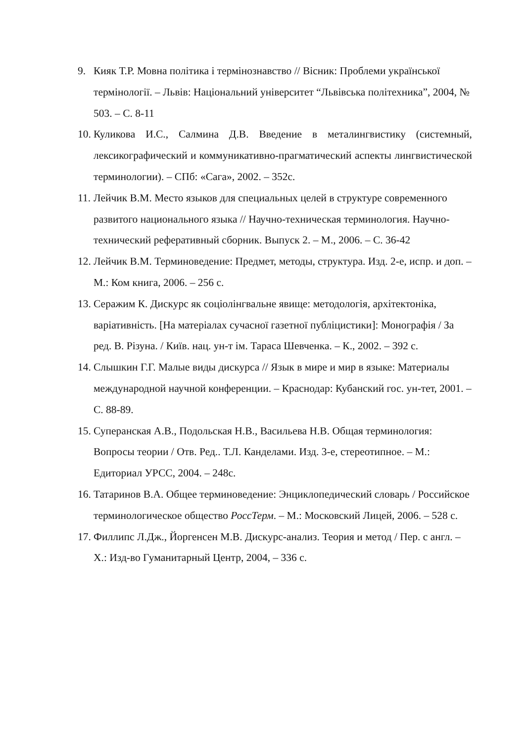9. Кияк Т.Р. Мовна політика і термінознавство // Вісник: Проблеми української термінології. – Львів: Національний університет “Львівська політехника”, 2004, № 503. – С. 8-11
10. Куликова И.С., Салмина Д.В. Введение в металингвистику (системный, лексикографический и коммуникативно-прагматический аспекты лингвистической терминологии). – СПб: «Сага», 2002. – 352с.
11. Лейчик В.М. Место языков для специальных целей в структуре современного развитого национального языка // Научно-техническая терминология. Научно-технический реферативный сборник. Выпуск 2. – М., 2006. – С. 36-42
12. Лейчик В.М. Терминоведение: Предмет, методы, структура. Изд. 2-е, испр. и доп. – М.: Ком книга, 2006. – 256 с.
13. Серажим К. Дискурс як соціолінгвальне явище: методологія, архітектоніка, варіативність. [На матеріалах сучасної газетної публіцистики]: Монографія / За ред. В. Різуна. / Київ. нац. ун-т ім. Тараса Шевченка. – К., 2002. – 392 с.
14. Слышкин Г.Г. Малые виды дискурса // Язык в мире и мир в языке: Материалы международной научной конференции. – Краснодар: Кубанский гос. ун-тет, 2001. – С. 88-89.
15. Суперанская А.В., Подольская Н.В., Васильева Н.В. Общая терминология: Вопросы теории / Отв. Ред.. Т.Л. Канделами. Изд. 3-е, стереотипное. – М.: Едиториал УРСС, 2004. – 248с.
16. Татаринов В.А. Общее терминоведение: Энциклопедический словарь / Российское терминологическое общество РоссТерм. – М.: Московский Лицей, 2006. – 528 с.
17. Филлипс Л.Дж., Йоргенсен М.В. Дискурс-анализ. Теория и метод / Пер. с англ. – Х.: Изд-во Гуманитарный Центр, 2004, – 336 с.